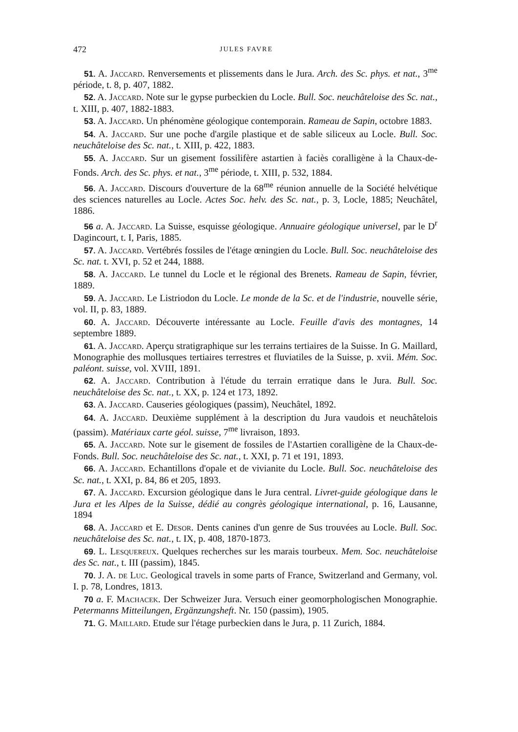472 JULES FAVRE
51. A. Jaccard. Renversements et plissements dans le Jura. Arch. des Sc. phys. et nat., 3<sup>me</sup> période, t. 8, p. 407, 1882.
52. A. Jaccard. Note sur le gypse purbeckien du Locle. Bull. Soc. neuchâteloise des Sc. nat., t. XIII, p. 407, 1882-1883.
53. A. Jaccard. Un phénomène géologique contemporain. Rameau de Sapin, octobre 1883.
54. A. Jaccard. Sur une poche d'argile plastique et de sable siliceux au Locle. Bull. Soc. neuchâteloise des Sc. nat., t. XIII, p. 422, 1883.
55. A. Jaccard. Sur un gisement fossilifère astartien à faciès coralligène à la Chaux-de-Fonds. Arch. des Sc. phys. et nat., 3<sup>me</sup> période, t. XIII, p. 532, 1884.
56. A. Jaccard. Discours d'ouverture de la 68<sup>me</sup> réunion annuelle de la Société helvétique des sciences naturelles au Locle. Actes Soc. helv. des Sc. nat., p. 3, Locle, 1885; Neuchâtel, 1886.
56 a. A. Jaccard. La Suisse, esquisse géologique. Annuaire géologique universel, par le D<sup>r</sup> Dagincourt, t. I, Paris, 1885.
57. A. Jaccard. Vertébrés fossiles de l'étage œningien du Locle. Bull. Soc. neuchâteloise des Sc. nat. t. XVI, p. 52 et 244, 1888.
58. A. Jaccard. Le tunnel du Locle et le régional des Brenets. Rameau de Sapin, février, 1889.
59. A. Jaccard. Le Listriodon du Locle. Le monde de la Sc. et de l'industrie, nouvelle série, vol. II, p. 83, 1889.
60. A. Jaccard. Découverte intéressante au Locle. Feuille d'avis des montagnes, 14 septembre 1889.
61. A. Jaccard. Aperçu stratigraphique sur les terrains tertiaires de la Suisse. In G. Maillard, Monographie des mollusques tertiaires terrestres et fluviatiles de la Suisse, p. xvii. Mém. Soc. paléont. suisse, vol. XVIII, 1891.
62. A. Jaccard. Contribution à l'étude du terrain erratique dans le Jura. Bull. Soc. neuchâteloise des Sc. nat., t. XX, p. 124 et 173, 1892.
63. A. Jaccard. Causeries géologiques (passim), Neuchâtel, 1892.
64. A. Jaccard. Deuxième supplément à la description du Jura vaudois et neuchâtelois (passim). Matériaux carte géol. suisse, 7<sup>me</sup> livraison, 1893.
65. A. Jaccard. Note sur le gisement de fossiles de l'Astartien coralligène de la Chaux-de-Fonds. Bull. Soc. neuchâteloise des Sc. nat., t. XXI, p. 71 et 191, 1893.
66. A. Jaccard. Echantillons d'opale et de vivianite du Locle. Bull. Soc. neuchâteloise des Sc. nat., t. XXI, p. 84, 86 et 205, 1893.
67. A. Jaccard. Excursion géologique dans le Jura central. Livret-guide géologique dans le Jura et les Alpes de la Suisse, dédié au congrès géologique international, p. 16, Lausanne, 1894
68. A. Jaccard et E. Desor. Dents canines d'un genre de Sus trouvées au Locle. Bull. Soc. neuchâteloise des Sc. nat., t. IX, p. 408, 1870-1873.
69. L. Lesquereux. Quelques recherches sur les marais tourbeux. Mem. Soc. neuchâteloise des Sc. nat., t. III (passim), 1845.
70. J. A. de Luc. Geological travels in some parts of France, Switzerland and Germany, vol. I. p. 78, Londres, 1813.
70 a. F. Machacek. Der Schweizer Jura. Versuch einer geomorphologischen Monographie. Petermanns Mitteilungen, Ergänzungsheft. Nr. 150 (passim), 1905.
71. G. Maillard. Etude sur l'étage purbeckien dans le Jura, p. 11 Zurich, 1884.